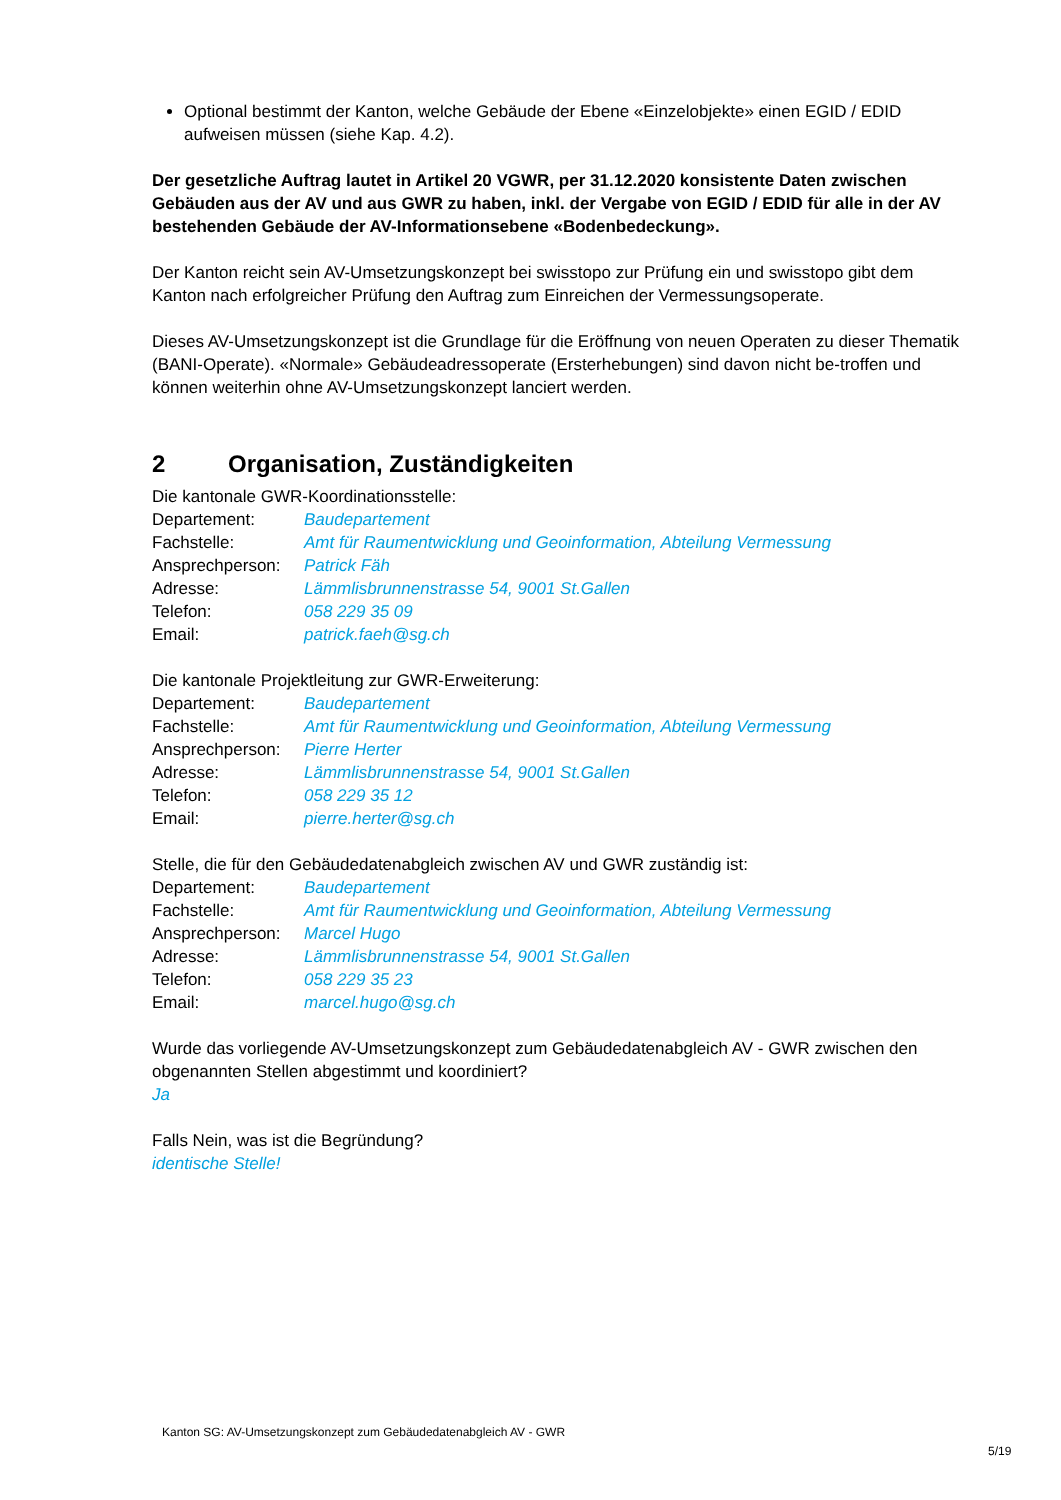Optional bestimmt der Kanton, welche Gebäude der Ebene «Einzelobjekte» einen EGID / EDID aufweisen müssen (siehe Kap. 4.2).
Der gesetzliche Auftrag lautet in Artikel 20 VGWR, per 31.12.2020 konsistente Daten zwischen Gebäuden aus der AV und aus GWR zu haben, inkl. der Vergabe von EGID / EDID für alle in der AV bestehenden Gebäude der AV-Informationsebene «Bodenbedeckung».
Der Kanton reicht sein AV-Umsetzungskonzept bei swisstopo zur Prüfung ein und swisstopo gibt dem Kanton nach erfolgreicher Prüfung den Auftrag zum Einreichen der Vermessungsoperate.
Dieses AV-Umsetzungskonzept ist die Grundlage für die Eröffnung von neuen Operaten zu dieser Thematik (BANI-Operate). «Normale» Gebäudeadressoperate (Ersterhebungen) sind davon nicht be-troffen und können weiterhin ohne AV-Umsetzungskonzept lanciert werden.
2 Organisation, Zuständigkeiten
Die kantonale GWR-Koordinationsstelle:
Departement: Baudepartement
Fachstelle: Amt für Raumentwicklung und Geoinformation, Abteilung Vermessung
Ansprechperson: Patrick Fäh
Adresse: Lämmlisbrunnenstrasse 54, 9001 St.Gallen
Telefon: 058 229 35 09
Email: patrick.faeh@sg.ch
Die kantonale Projektleitung zur GWR-Erweiterung:
Departement: Baudepartement
Fachstelle: Amt für Raumentwicklung und Geoinformation, Abteilung Vermessung
Ansprechperson: Pierre Herter
Adresse: Lämmlisbrunnenstrasse 54, 9001 St.Gallen
Telefon: 058 229 35 12
Email: pierre.herter@sg.ch
Stelle, die für den Gebäudedatenabgleich zwischen AV und GWR zuständig ist:
Departement: Baudepartement
Fachstelle: Amt für Raumentwicklung und Geoinformation, Abteilung Vermessung
Ansprechperson: Marcel Hugo
Adresse: Lämmlisbrunnenstrasse 54, 9001 St.Gallen
Telefon: 058 229 35 23
Email: marcel.hugo@sg.ch
Wurde das vorliegende AV-Umsetzungskonzept zum Gebäudedatenabgleich AV - GWR zwischen den obgenannten Stellen abgestimmt und koordiniert?
Ja
Falls Nein, was ist die Begründung?
identische Stelle!
Kanton SG: AV-Umsetzungskonzept zum Gebäudedatenabgleich AV - GWR
5/19